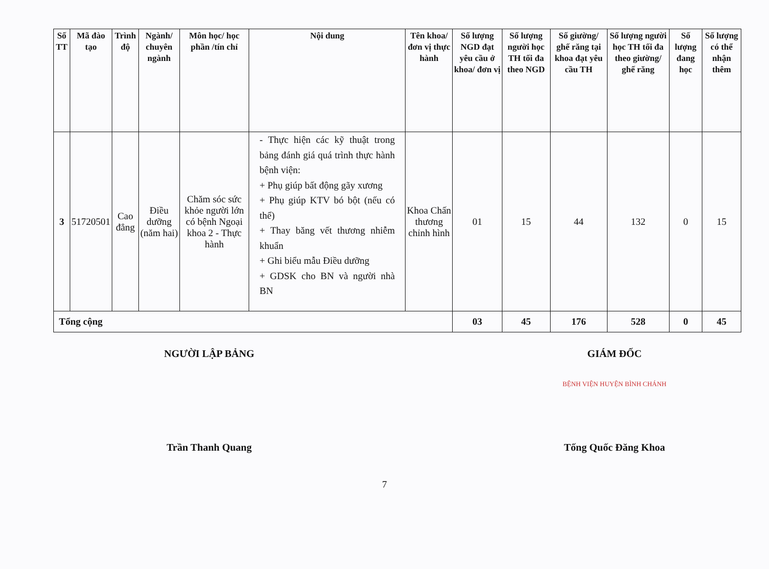| Số TT | Mã đào tạo | Trình độ | Ngành/ chuyên ngành | Môn học/ học phần /tín chỉ | Nội dung | Tên khoa/ đơn vị thực hành | Số lượng NGD đạt yêu cầu ở khoa/ đơn vị | Số lượng người học TH tối đa theo NGD | Số giường/ ghế răng tại khoa đạt yêu cầu TH | Số lượng người học TH tối đa theo giường/ ghế răng | Số lượng đang học | Số lượng có thể nhận thêm |
| --- | --- | --- | --- | --- | --- | --- | --- | --- | --- | --- | --- | --- |
| 3 | 51720501 | Cao đẳng | Điều dưỡng (năm hai) | Chăm sóc sức khỏe người lớn có bệnh Ngoại khoa 2 - Thực hành | - Thực hiện các kỹ thuật trong bảng đánh giá quá trình thực hành bệnh viện: + Phụ giúp bất động gãy xương + Phụ giúp KTV bó bột (nếu có thể) + Thay băng vết thương nhiễm khuẩn + Ghi biểu mẫu Điều dưỡng + GDSK cho BN và người nhà BN | Khoa Chấn thương chỉnh hình | 01 | 15 | 44 | 132 | 0 | 15 |
| Tổng cộng | | | | | | | 03 | 45 | 176 | 528 | 0 | 45 |
NGƯỜI LẬP BẢNG
Trần Thanh Quang
GIÁM ĐỐC
BỆNH VIỆN HUYỆN BÌNH CHÁNH
Tống Quốc Đăng Khoa
7